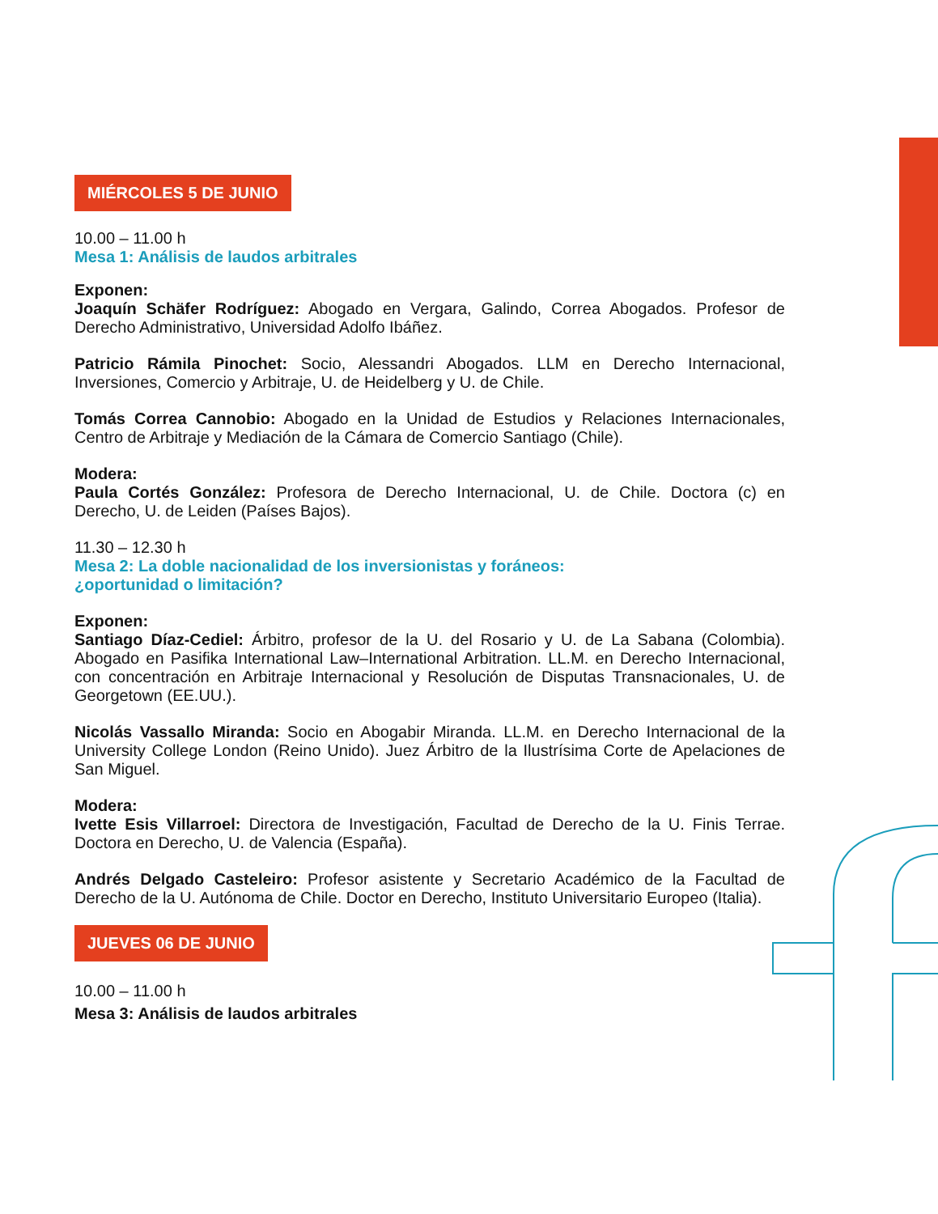MIÉRCOLES 5 DE JUNIO
10.00 – 11.00 h
Mesa 1: Análisis de laudos arbitrales
Exponen:
Joaquín Schäfer Rodríguez: Abogado en Vergara, Galindo, Correa Abogados. Profesor de Derecho Administrativo, Universidad Adolfo Ibáñez.
Patricio Rámila Pinochet: Socio, Alessandri Abogados. LLM en Derecho Internacional, Inversiones, Comercio y Arbitraje, U. de Heidelberg y U. de Chile.
Tomás Correa Cannobio: Abogado en la Unidad de Estudios y Relaciones Internacionales, Centro de Arbitraje y Mediación de la Cámara de Comercio Santiago (Chile).
Modera:
Paula Cortés González: Profesora de Derecho Internacional, U. de Chile. Doctora (c) en Derecho, U. de Leiden (Países Bajos).
11.30 – 12.30 h
Mesa 2: La doble nacionalidad de los inversionistas y foráneos:
¿oportunidad o limitación?
Exponen:
Santiago Díaz-Cediel: Árbitro, profesor de la U. del Rosario y U. de La Sabana (Colombia). Abogado en Pasifika International Law–International Arbitration. LL.M. en Derecho Internacional, con concentración en Arbitraje Internacional y Resolución de Disputas Transnacionales, U. de Georgetown (EE.UU.).
Nicolás Vassallo Miranda: Socio en Abogabir Miranda. LL.M. en Derecho Internacional de la University College London (Reino Unido). Juez Árbitro de la Ilustrísima Corte de Apelaciones de San Miguel.
Modera:
Ivette Esis Villarroel: Directora de Investigación, Facultad de Derecho de la U. Finis Terrae. Doctora en Derecho, U. de Valencia (España).
Andrés Delgado Casteleiro: Profesor asistente y Secretario Académico de la Facultad de Derecho de la U. Autónoma de Chile. Doctor en Derecho, Instituto Universitario Europeo (Italia).
JUEVES 06 DE JUNIO
10.00 – 11.00 h
Mesa 3: Análisis de laudos arbitrales